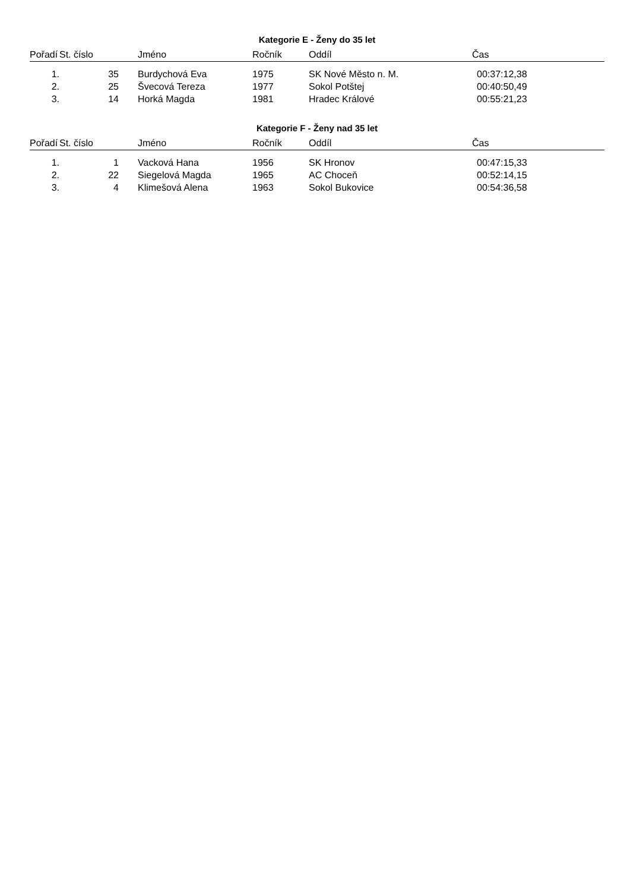Kategorie E - Ženy do 35 let
| Pořadí | St. číslo | Jméno | Ročník | Oddíl | Čas |
| --- | --- | --- | --- | --- | --- |
| 1. | 35 | Burdychová Eva | 1975 | SK Nové Město n. M. | 00:37:12,38 |
| 2. | 25 | Švecová Tereza | 1977 | Sokol Potštej | 00:40:50,49 |
| 3. | 14 | Horká Magda | 1981 | Hradec Králové | 00:55:21,23 |
Kategorie F - Ženy nad 35 let
| Pořadí | St. číslo | Jméno | Ročník | Oddíl | Čas |
| --- | --- | --- | --- | --- | --- |
| 1. | 1 | Vacková Hana | 1956 | SK Hronov | 00:47:15,33 |
| 2. | 22 | Siegelová Magda | 1965 | AC Choceň | 00:52:14,15 |
| 3. | 4 | Klimešová Alena | 1963 | Sokol Bukovice | 00:54:36,58 |